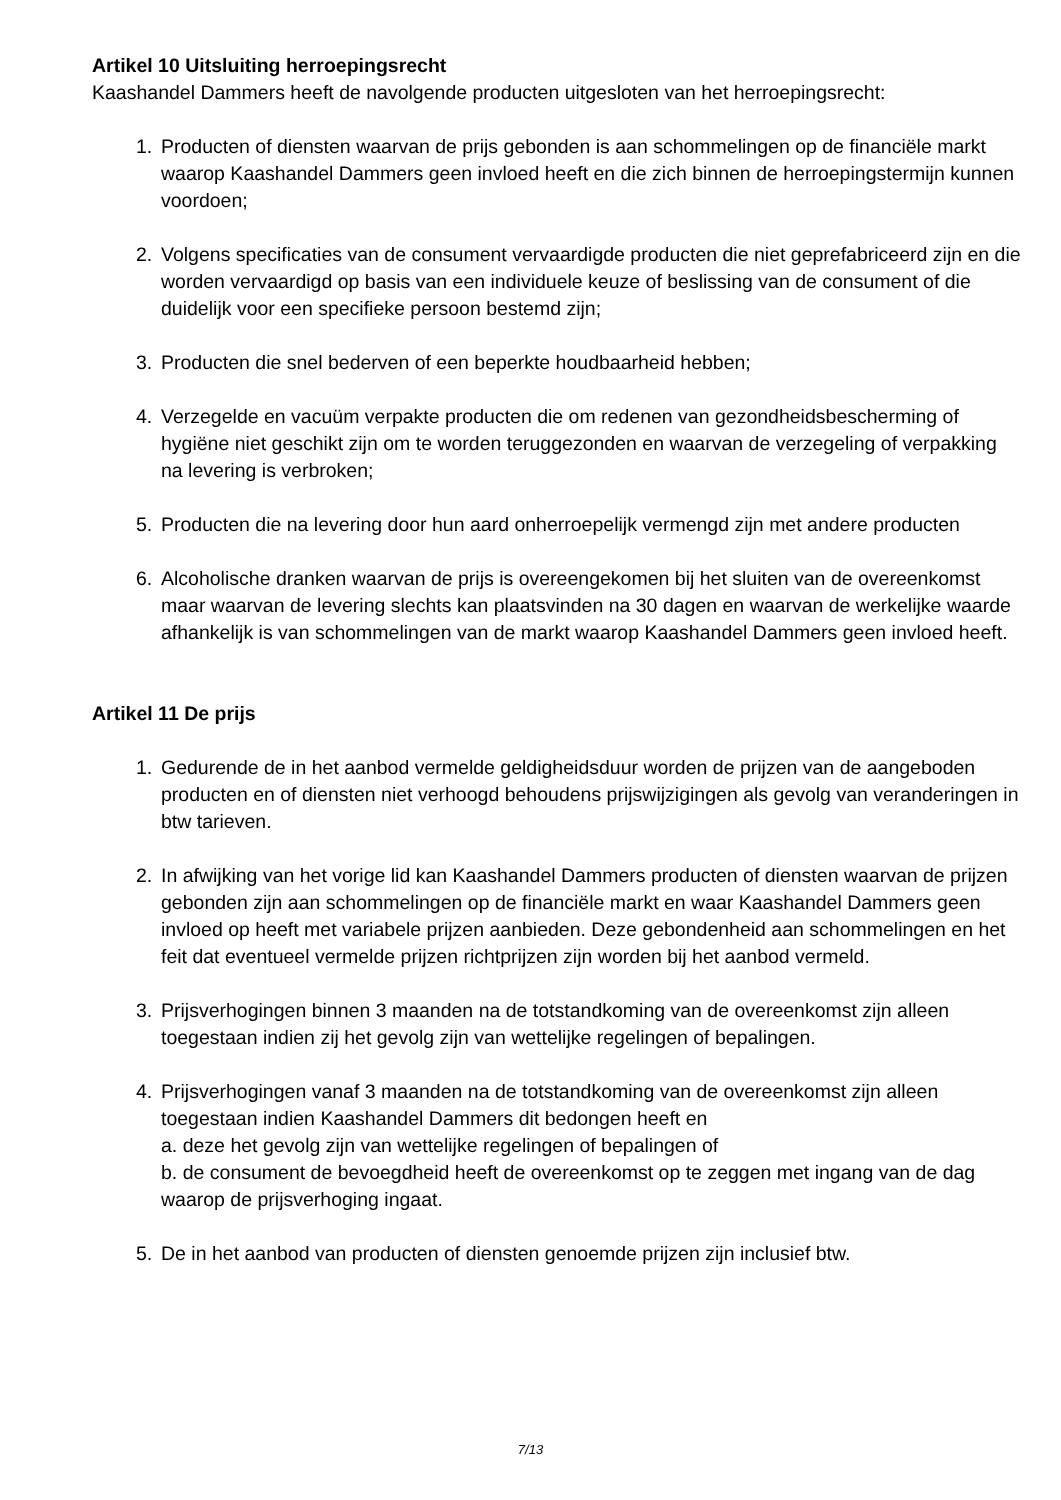Artikel 10 Uitsluiting herroepingsrecht
Kaashandel Dammers heeft de navolgende producten uitgesloten van het herroepingsrecht:
1. Producten of diensten waarvan de prijs gebonden is aan schommelingen op de financiële markt waarop Kaashandel Dammers geen invloed heeft en die zich binnen de herroepingstermijn kunnen voordoen;
2. Volgens specificaties van de consument vervaardigde producten die niet geprefabriceerd zijn en die worden vervaardigd op basis van een individuele keuze of beslissing van de consument of die duidelijk voor een specifieke persoon bestemd zijn;
3. Producten die snel bederven of een beperkte houdbaarheid hebben;
4. Verzegelde en vacuüm verpakte producten die om redenen van gezondheidsbescherming of hygiëne niet geschikt zijn om te worden teruggezonden en waarvan de verzegeling of verpakking na levering is verbroken;
5. Producten die na levering door hun aard onherroepelijk vermengd zijn met andere producten
6. Alcoholische dranken waarvan de prijs is overeengekomen bij het sluiten van de overeenkomst maar waarvan de levering slechts kan plaatsvinden na 30 dagen en waarvan de werkelijke waarde afhankelijk is van schommelingen van de markt waarop Kaashandel Dammers geen invloed heeft.
Artikel 11 De prijs
1. Gedurende de in het aanbod vermelde geldigheidsduur worden de prijzen van de aangeboden producten en of diensten niet verhoogd behoudens prijswijzigingen als gevolg van veranderingen in btw tarieven.
2. In afwijking van het vorige lid kan Kaashandel Dammers producten of diensten waarvan de prijzen gebonden zijn aan schommelingen op de financiële markt en waar Kaashandel Dammers geen invloed op heeft met variabele prijzen aanbieden. Deze gebondenheid aan schommelingen en het feit dat eventueel vermelde prijzen richtprijzen zijn worden bij het aanbod vermeld.
3. Prijsverhogingen binnen 3 maanden na de totstandkoming van de overeenkomst zijn alleen toegestaan indien zij het gevolg zijn van wettelijke regelingen of bepalingen.
4. Prijsverhogingen vanaf 3 maanden na de totstandkoming van de overeenkomst zijn alleen toegestaan indien Kaashandel Dammers dit bedongen heeft en
a. deze het gevolg zijn van wettelijke regelingen of bepalingen of
b. de consument de bevoegdheid heeft de overeenkomst op te zeggen met ingang van de dag waarop de prijsverhoging ingaat.
5. De in het aanbod van producten of diensten genoemde prijzen zijn inclusief btw.
7/13